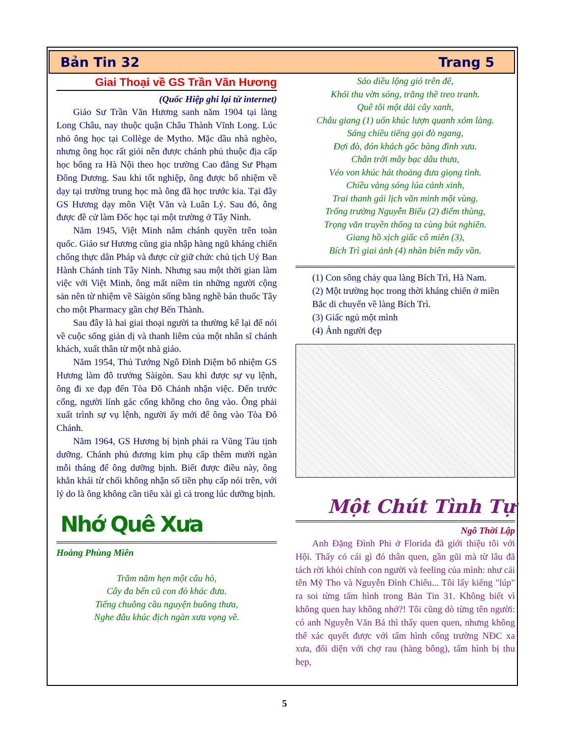Bản Tin 32 Trang 5
Giai Thoại về GS Trần Văn Hương
(Quốc Hiệp ghi lại từ internet)
Giáo Sư Trần Văn Hương sanh năm 1904 tại làng Long Châu, nay thuộc quận Châu Thành Vĩnh Long. Lúc nhỏ ông học tại Collège de Mytho. Mặc dầu nhà nghèo, nhưng ông học rất giỏi nên được chánh phủ thuộc địa cấp học bổng ra Hà Nội theo học trường Cao đẳng Sư Phạm Đông Dương. Sau khi tốt nghiệp, ông được bổ nhiệm về dạy tại trường trung học mà ông đã học trước kia. Tại đây GS Hương dạy môn Việt Văn và Luân Lý. Sau đó, ông được đề cử làm Đốc học tại một trường ở Tây Ninh.
Năm 1945, Việt Minh nắm chánh quyền trên toàn quốc. Giáo sư Hương cũng gia nhập hàng ngũ kháng chiến chống thực dân Pháp và được cử giữ chức chủ tịch Uỷ Ban Hành Chánh tỉnh Tây Ninh. Nhưng sau một thời gian làm việc với Việt Minh, ông mất niềm tin những người cộng sản nên từ nhiệm về Sàigòn sống bằng nghề bán thuốc Tây cho một Pharmacy gần chợ Bến Thành.
Sau đây là hai giai thoại người ta thường kể lại để nói về cuộc sống giản dị và thanh liêm của một nhân sĩ chánh khách, xuất thân từ một nhà giáo.
Năm 1954, Thủ Tướng Ngô Đình Diệm bổ nhiệm GS Hương làm đô trưởng Sàigòn. Sau khi được sự vụ lệnh, ông đi xe đạp đến Tòa Đô Chánh nhận việc. Đến trước cổng, người lính gác cổng không cho ông vào. Ông phải xuất trình sự vụ lệnh, người ấy mới để ông vào Tòa Đô Chánh.
Năm 1964, GS Hương bị bịnh phải ra Vũng Tàu tịnh dưỡng. Chánh phủ đương kim phụ cấp thêm mười ngàn mỗi tháng để ông dưỡng bịnh. Biết được điều này, ông khẳn khái từ chối không nhận số tiền phụ cấp nói trên, với lý do là ông không cần tiêu xài gì cả trong lúc dưỡng bịnh.
Nhớ Quê Xưa
Hoàng Phùng Miên
Trăm năm hẹn một câu hò,
Cây đa bến cũ con đò khác đưa.
Tiếng chuông cầu nguyện buông thưa,
Nghe đâu khúc địch ngàn xưa vọng về.
Sáo diều lộng gió trên đê,
Khói thu vờn sóng, trăng thề treo tranh.
Quê tôi một dải cây xanh,
Châu giang (1) uốn khúc lượn quanh xóm làng.
Sáng chiều tiếng gọi đò ngang,
Đợi đò, đón khách gốc bàng đình xưa.
Chân trời mây bạc dâu thưa,
Véo von khúc hát thoảng đưa giọng tình.
Chiều vàng sóng lúa cảnh xinh,
Trai thanh gái lịch văn minh một vùng.
Trống trường Nguyễn Biểu (2) điểm thùng,
Trọng văn truyền thống ta cùng bút nghiên.
Giang hồ xịch giấc cô miên (3),
Bích Trì giai ảnh (4) nhàn biên mấy vần.
(1) Con sông chảy qua làng Bích Trì, Hà Nam.
(2) Một trường học trong thời kháng chiến ở miền Bắc di chuyển về làng Bích Trì.
(3) Giấc ngủ một mình
(4) Ảnh người đẹp
Một Chút Tình Tự
Ngô Thời Lập
Anh Đặng Đình Phi ở Florida đã giới thiệu tôi với Hội. Thấy có cái gì đó thân quen, gần gũi mà từ lâu đã tách rời khỏi chính con người và feeling của mình: như cái tên Mỹ Tho và Nguyễn Đình Chiểu... Tôi lấy kiếng "lúp" ra soi từng tấm hình trong Bản Tin 31. Không biết vì không quen hay không nhớ?! Tôi cũng dò từng tên người: có anh Nguyễn Văn Bá thì thấy quen quen, nhưng không thể xác quyết được với tấm hình cổng trường NĐC xa xưa, đối diện với chợ rau (hàng bông), tấm hình bị thu hẹp,
5